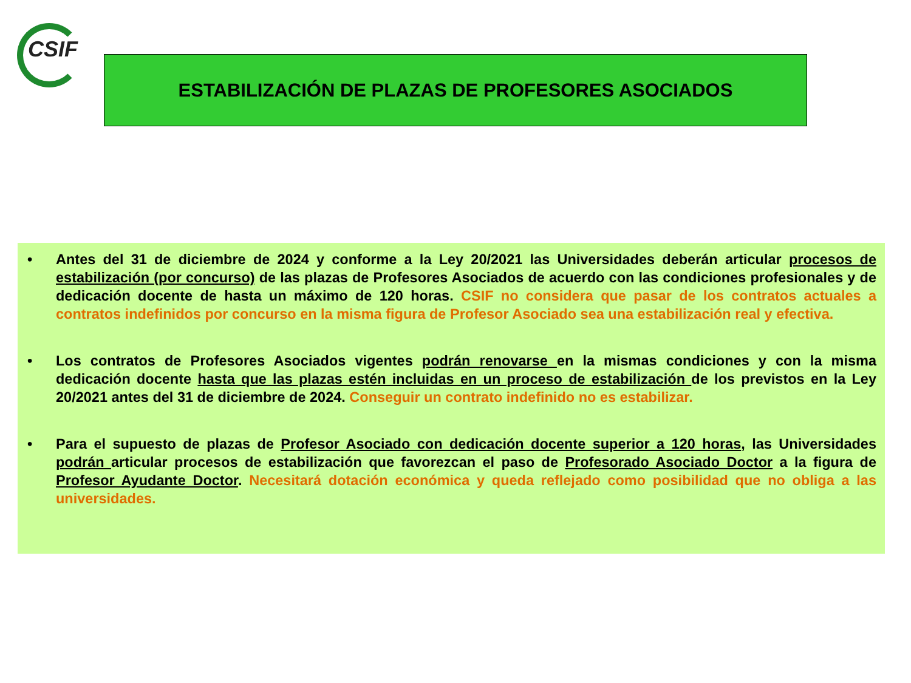CSIF
ESTABILIZACIÓN DE PLAZAS DE PROFESORES ASOCIADOS
• Antes del 31 de diciembre de 2024 y conforme a la Ley 20/2021 las Universidades deberán articular procesos de estabilización (por concurso) de las plazas de Profesores Asociados de acuerdo con las condiciones profesionales y de dedicación docente de hasta un máximo de 120 horas. CSIF no considera que pasar de los contratos actuales a contratos indefinidos por concurso en la misma figura de Profesor Asociado sea una estabilización real y efectiva.
• Los contratos de Profesores Asociados vigentes podrán renovarse en la mismas condiciones y con la misma dedicación docente hasta que las plazas estén incluidas en un proceso de estabilización de los previstos en la Ley 20/2021 antes del 31 de diciembre de 2024. Conseguir un contrato indefinido no es estabilizar.
• Para el supuesto de plazas de Profesor Asociado con dedicación docente superior a 120 horas, las Universidades podrán articular procesos de estabilización que favorezcan el paso de Profesorado Asociado Doctor a la figura de Profesor Ayudante Doctor. Necesitará dotación económica y queda reflejado como posibilidad que no obliga a las universidades.